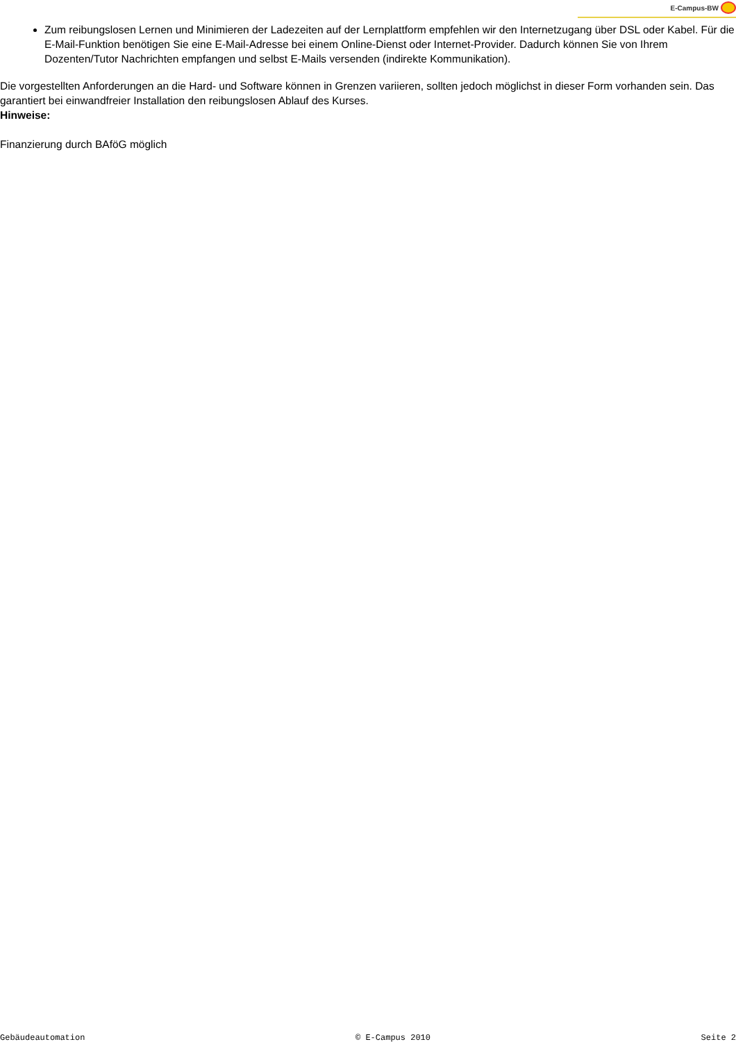E-Campus-BW
Zum reibungslosen Lernen und Minimieren der Ladezeiten auf der Lernplattform empfehlen wir den Internetzugang über DSL oder Kabel. Für die E-Mail-Funktion benötigen Sie eine E-Mail-Adresse bei einem Online-Dienst oder Internet-Provider. Dadurch können Sie von Ihrem Dozenten/Tutor Nachrichten empfangen und selbst E-Mails versenden (indirekte Kommunikation).
Die vorgestellten Anforderungen an die Hard- und Software können in Grenzen variieren, sollten jedoch möglichst in dieser Form vorhanden sein. Das garantiert bei einwandfreier Installation den reibungslosen Ablauf des Kurses.
Hinweise:
Finanzierung durch BAföG möglich
Gebäudeautomation © E-Campus 2010 Seite 2